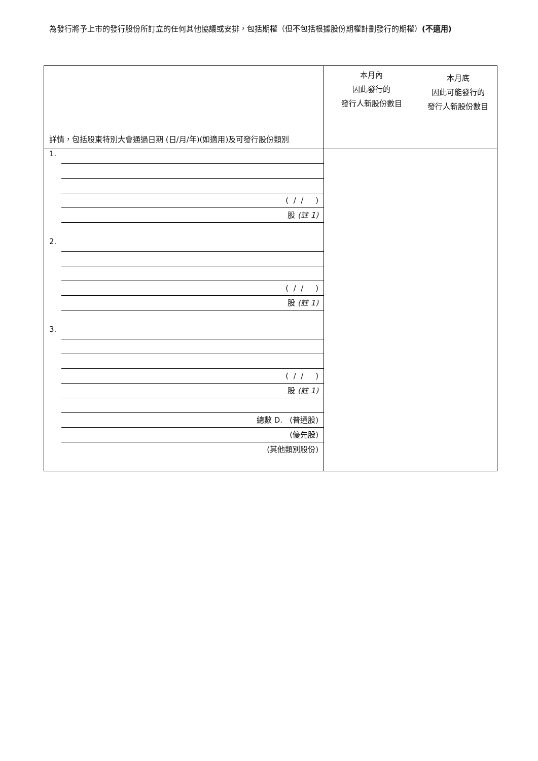為發行將予上市的發行股份所訂立的任何其他協議或安排，包括期權（但不包括根據股份期權計劃發行的期權）(不適用)
| 詳情，包括股東特別大會通過日期 (日/月/年)(如適用)及可發行股份類別 | 本月內 因此發行的 發行人新股份數目 | 本月底 因此可能發行的 發行人新股份數目 |
| 1. ( / / ) 股 (註 1) 2. ( / / ) 股 (註 1) 3. ( / / ) 股 (註 1) 總數 D. (普通股) (優先股) (其他類別股份) | | |